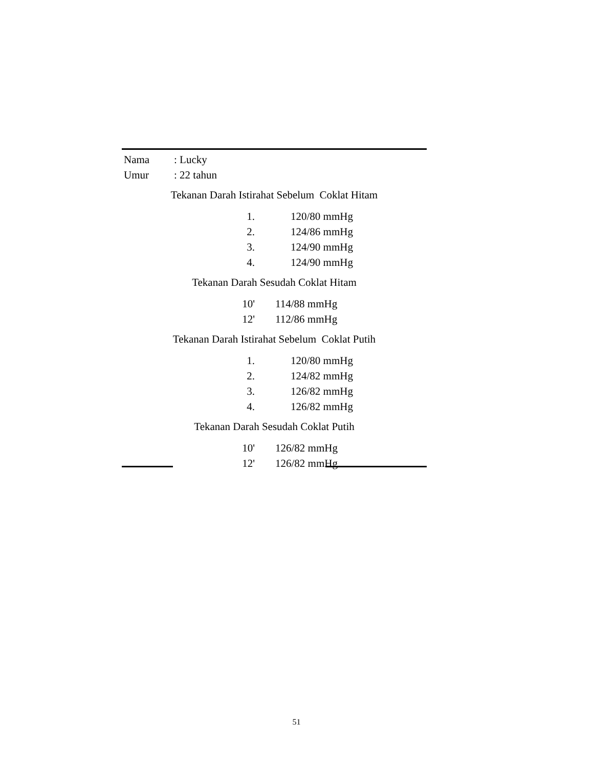| Nama | : Lucky |
| Umur | : 22 tahun |
Tekanan Darah Istirahat Sebelum Coklat Hitam
| 1. | 120/80 mmHg |
| 2. | 124/86 mmHg |
| 3. | 124/90 mmHg |
| 4. | 124/90 mmHg |
Tekanan Darah Sesudah Coklat Hitam
| 10' | 114/88 mmHg |
| 12' | 112/86 mmHg |
Tekanan Darah Istirahat Sebelum Coklat Putih
| 1. | 120/80 mmHg |
| 2. | 124/82 mmHg |
| 3. | 126/82 mmHg |
| 4. | 126/82 mmHg |
Tekanan Darah Sesudah Coklat Putih
| 10' | 126/82 mmHg |
| 12' | 126/82 mmHg |
51